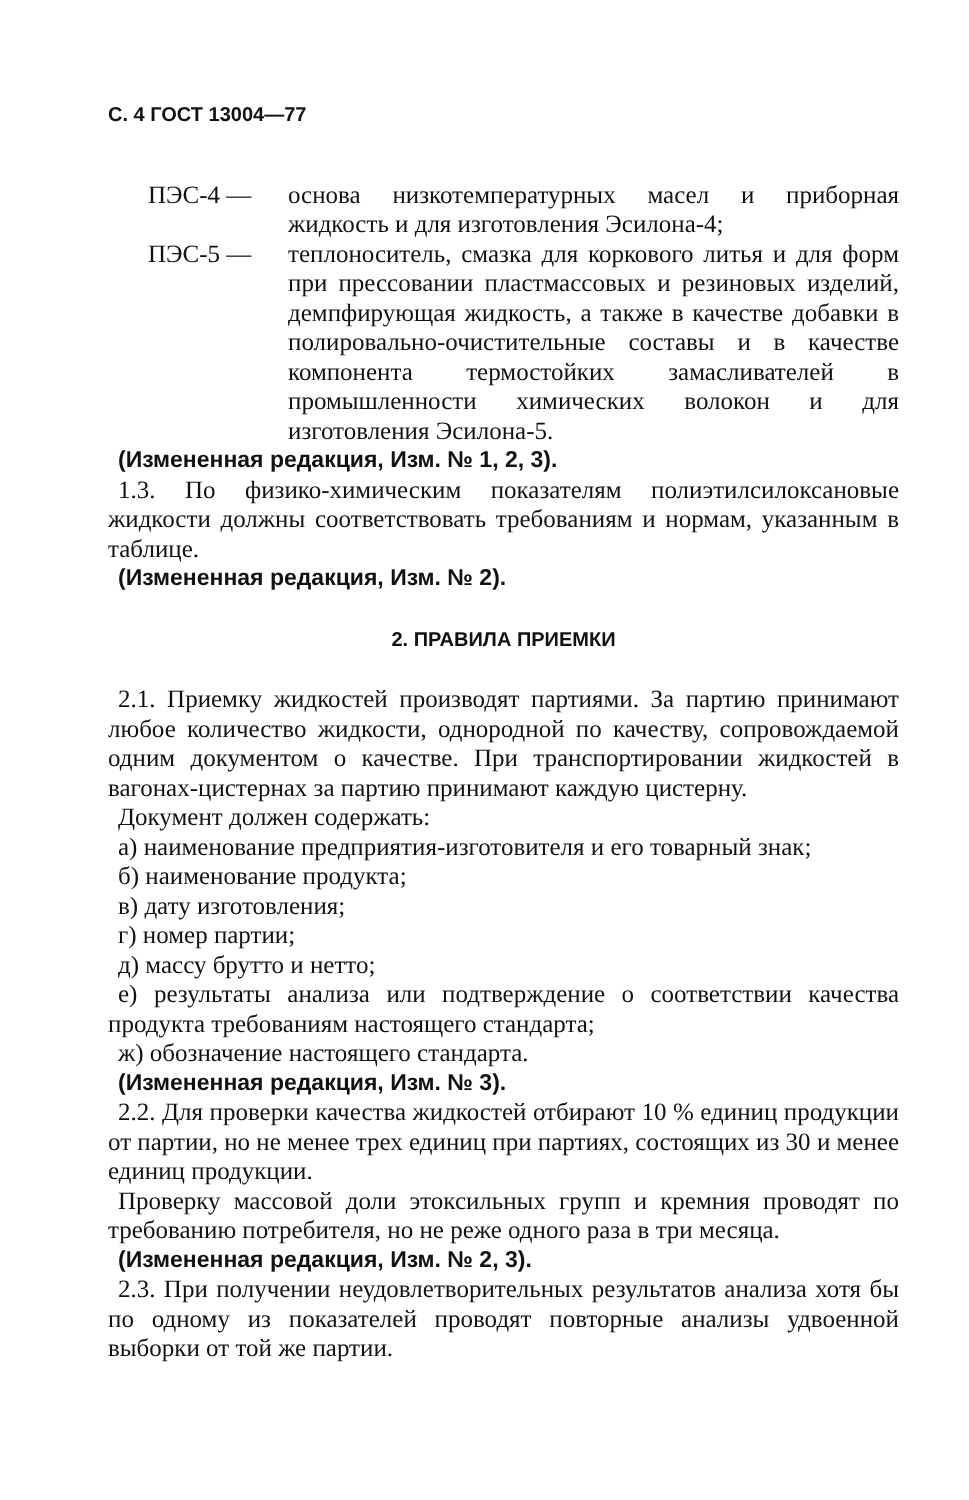С. 4 ГОСТ 13004—77
ПЭС-4 — основа низкотемпературных масел и приборная жидкость и для изготовления Эсилона-4;
ПЭС-5 — теплоноситель, смазка для коркового литья и для форм при прессовании пластмассовых и резиновых изделий, демпфирующая жидкость, а также в качестве добавки в полировально-очистительные составы и в качестве компонента термостойких замасливателей в промышленности химических волокон и для изготовления Эсилона-5.
(Измененная редакция, Изм. № 1, 2, 3).
1.3. По физико-химическим показателям полиэтилсилоксановые жидкости должны соответствовать требованиям и нормам, указанным в таблице.
(Измененная редакция, Изм. № 2).
2. ПРАВИЛА ПРИЕМКИ
2.1. Приемку жидкостей производят партиями. За партию принимают любое количество жидкости, однородной по качеству, сопровождаемой одним документом о качестве. При транспортировании жидкостей в вагонах-цистернах за партию принимают каждую цистерну.
Документ должен содержать:
а) наименование предприятия-изготовителя и его товарный знак;
б) наименование продукта;
в) дату изготовления;
г) номер партии;
д) массу брутто и нетто;
е) результаты анализа или подтверждение о соответствии качества продукта требованиям настоящего стандарта;
ж) обозначение настоящего стандарта.
(Измененная редакция, Изм. № 3).
2.2. Для проверки качества жидкостей отбирают 10 % единиц продукции от партии, но не менее трех единиц при партиях, состоящих из 30 и менее единиц продукции.
Проверку массовой доли этоксильных групп и кремния проводят по требованию потребителя, но не реже одного раза в три месяца.
(Измененная редакция, Изм. № 2, 3).
2.3. При получении неудовлетворительных результатов анализа хотя бы по одному из показателей проводят повторные анализы удвоенной выборки от той же партии.